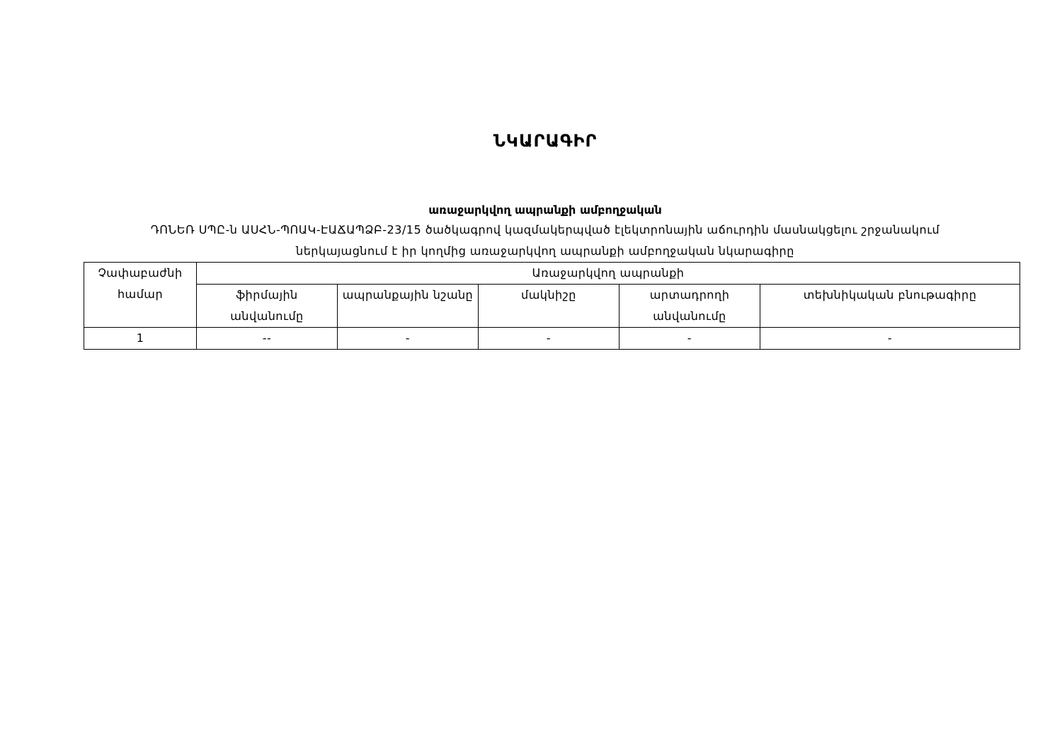ՆԿԱՐԱԳԻՐ
առաջարկվող ապրանքի ամբողջական
ԴՈՆԵՌ ՍՊԸ-ն ԱՍՀՆ-ՊՈԱԿ-ԷԱՃԱՊՁԲ-23/15 ծածկագրով կազմակերպված էլեկտրոնային աճուրդին մասնակցելու շրջանակում
ներկայացնում է իր կողմից առաջարկվող ապրանքի ամբողջական նկարագիրը
| Չափաբաժնի համար | Առաջարկվող ապրանքի | | | | |
| --- | --- | --- | --- | --- | --- |
| | ֆիրմային անվանումը | ապրանքային նշանը | մակնիշը | արտադրողի անվանումը | տեխնիկական բնութագիրը |
| 1 | -- | - | - | - | - |